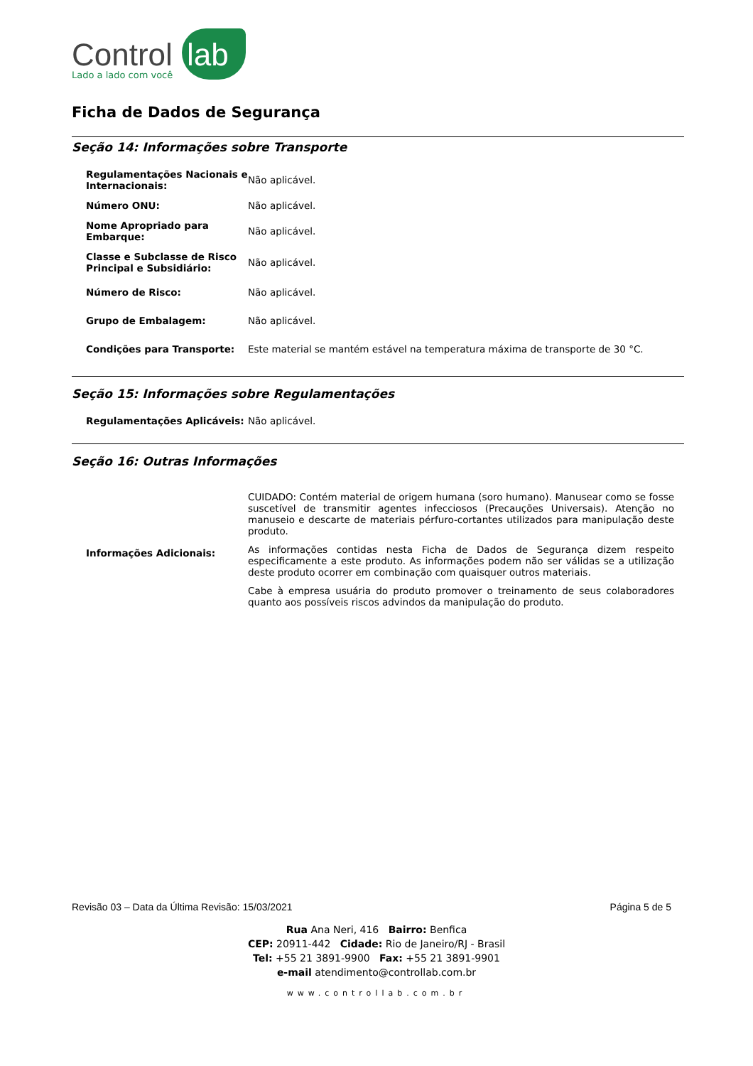Control lab
Lado a lado com você
Ficha de Dados de Segurança
Seção 14: Informações sobre Transporte
| Regulamentações Nacionais e Internacionais: | Não aplicável. |
| Número ONU: | Não aplicável. |
| Nome Apropriado para Embarque: | Não aplicável. |
| Classe e Subclasse de Risco Principal e Subsidiário: | Não aplicável. |
| Número de Risco: | Não aplicável. |
| Grupo de Embalagem: | Não aplicável. |
| Condições para Transporte: | Este material se mantém estável na temperatura máxima de transporte de 30 °C. |
Seção 15: Informações sobre Regulamentações
| Regulamentações Aplicáveis: | Não aplicável. |
Seção 16: Outras Informações
| Informações Adicionais: | CUIDADO: Contém material de origem humana (soro humano). Manusear como se fosse suscetível de transmitir agentes infecciosos (Precauções Universais). Atenção no manuseio e descarte de materiais pérfuro-cortantes utilizados para manipulação deste produto. As informações contidas nesta Ficha de Dados de Segurança dizem respeito especificamente a este produto. As informações podem não ser válidas se a utilização deste produto ocorrer em combinação com quaisquer outros materiais. Cabe à empresa usuária do produto promover o treinamento de seus colaboradores quanto aos possíveis riscos advindos da manipulação do produto. |
Revisão 03 – Data da Última Revisão: 15/03/2021 Página 5 de 5
Rua Ana Neri, 416 Bairro: Benfica
CEP: 20911-442 Cidade: Rio de Janeiro/RJ - Brasil
Tel: +55 21 3891-9900 Fax: +55 21 3891-9901
e-mail atendimento@controllab.com.br
www.controllab.com.br